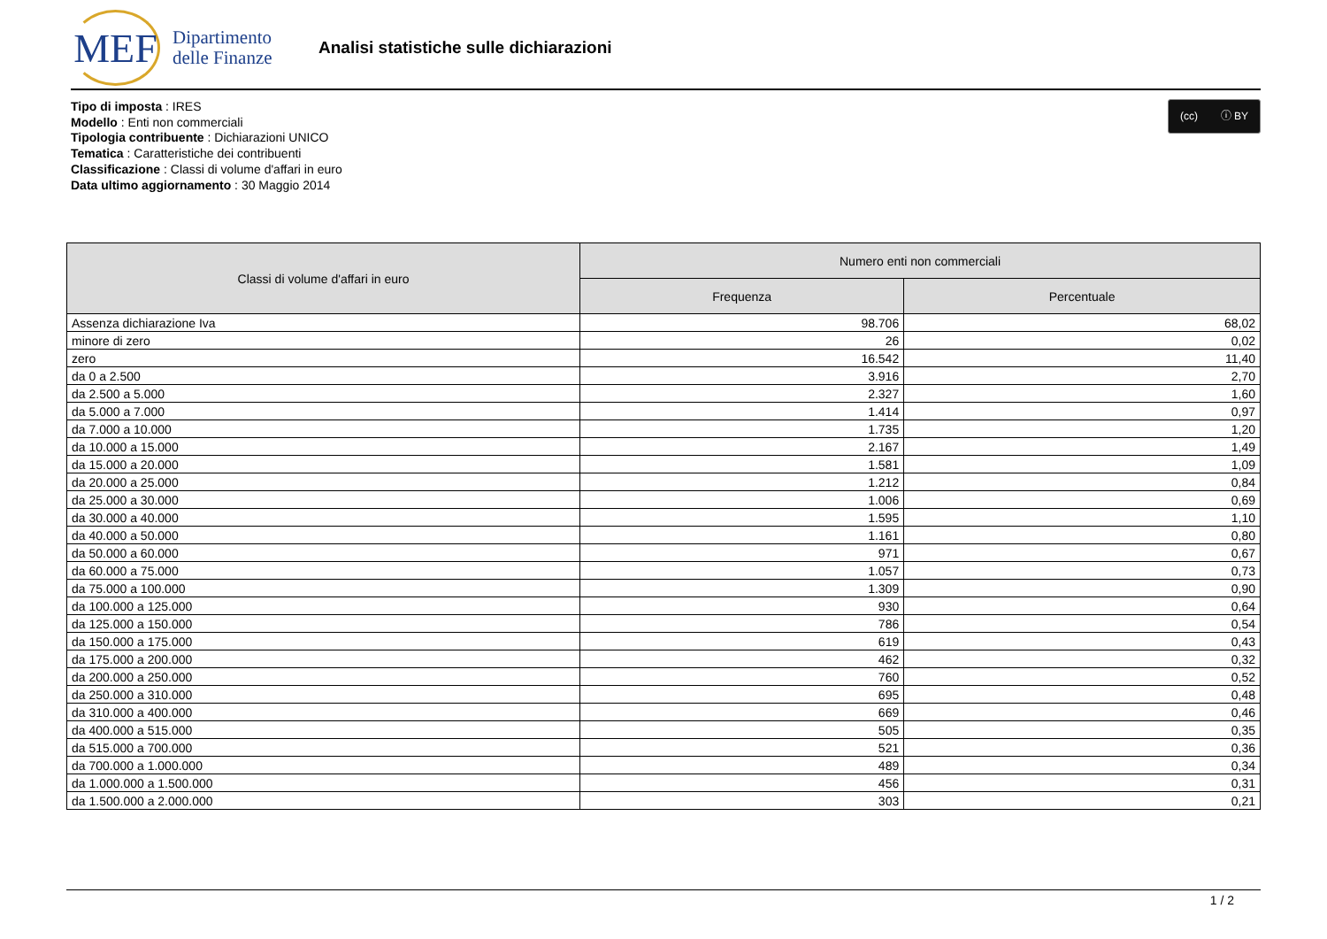MEF
Dipartimento
delle Finanze
Analisi statistiche sulle dichiarazioni
(cc) ⓘ BY
Tipo di imposta : IRES
Modello : Enti non commerciali
Tipologia contribuente : Dichiarazioni UNICO
Tematica : Caratteristiche dei contribuenti
Classificazione : Classi di volume d'affari in euro
Data ultimo aggiornamento : 30 Maggio 2014
| Classi di volume d'affari in euro | Numero enti non commerciali | |
| --- | --- | --- |
| | Frequenza | Percentuale |
| Assenza dichiarazione Iva | 98.706 | 68,02 |
| minore di zero | 26 | 0,02 |
| zero | 16.542 | 11,40 |
| da 0 a 2.500 | 3.916 | 2,70 |
| da 2.500 a 5.000 | 2.327 | 1,60 |
| da 5.000 a 7.000 | 1.414 | 0,97 |
| da 7.000 a 10.000 | 1.735 | 1,20 |
| da 10.000 a 15.000 | 2.167 | 1,49 |
| da 15.000 a 20.000 | 1.581 | 1,09 |
| da 20.000 a 25.000 | 1.212 | 0,84 |
| da 25.000 a 30.000 | 1.006 | 0,69 |
| da 30.000 a 40.000 | 1.595 | 1,10 |
| da 40.000 a 50.000 | 1.161 | 0,80 |
| da 50.000 a 60.000 | 971 | 0,67 |
| da 60.000 a 75.000 | 1.057 | 0,73 |
| da 75.000 a 100.000 | 1.309 | 0,90 |
| da 100.000 a 125.000 | 930 | 0,64 |
| da 125.000 a 150.000 | 786 | 0,54 |
| da 150.000 a 175.000 | 619 | 0,43 |
| da 175.000 a 200.000 | 462 | 0,32 |
| da 200.000 a 250.000 | 760 | 0,52 |
| da 250.000 a 310.000 | 695 | 0,48 |
| da 310.000 a 400.000 | 669 | 0,46 |
| da 400.000 a 515.000 | 505 | 0,35 |
| da 515.000 a 700.000 | 521 | 0,36 |
| da 700.000 a 1.000.000 | 489 | 0,34 |
| da 1.000.000 a 1.500.000 | 456 | 0,31 |
| da 1.500.000 a 2.000.000 | 303 | 0,21 |
1 / 2